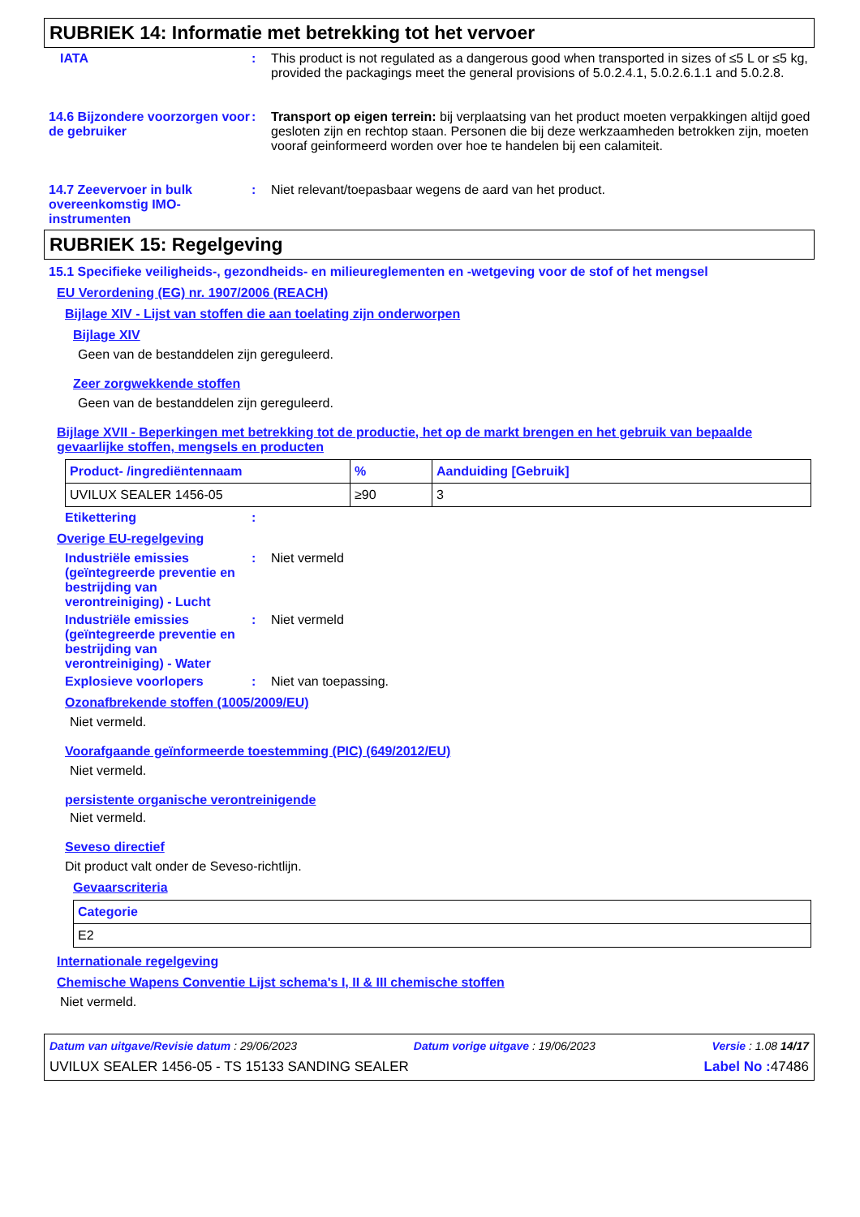RUBRIEK 14: Informatie met betrekking tot het vervoer
IATA : This product is not regulated as a dangerous good when transported in sizes of ≤5 L or ≤5 kg, provided the packagings meet the general provisions of 5.0.2.4.1, 5.0.2.6.1.1 and 5.0.2.8.
14.6 Bijzondere voorzorgen voor de gebruiker
: Transport op eigen terrein: bij verplaatsing van het product moeten verpakkingen altijd goed gesloten zijn en rechtop staan. Personen die bij deze werkzaamheden betrokken zijn, moeten vooraf geinformeerd worden over hoe te handelen bij een calamiteit.
14.7 Zeevervoer in bulk overeenkomstig IMO-instrumenten
: Niet relevant/toepasbaar wegens de aard van het product.
RUBRIEK 15: Regelgeving
15.1 Specifieke veiligheids-, gezondheids- en milieureglementen en -wetgeving voor de stof of het mengsel
EU Verordening (EG) nr. 1907/2006 (REACH)
Bijlage XIV - Lijst van stoffen die aan toelating zijn onderworpen
Bijlage XIV
Geen van de bestanddelen zijn gereguleerd.
Zeer zorgwekkende stoffen
Geen van de bestanddelen zijn gereguleerd.
Bijlage XVII - Beperkingen met betrekking tot de productie, het op de markt brengen en het gebruik van bepaalde gevaarlijke stoffen, mengsels en producten
| Product- /ingrediëntennaam | % | Aanduiding [Gebruik] |
| --- | --- | --- |
| UVILUX SEALER 1456-05 | ≥90 | 3 |
Etikettering :
Overige EU-regelgeving
Industriële emissies (geïntegreerde preventie en bestrijding van verontreiniging) - Lucht
: Niet vermeld
Industriële emissies (geïntegreerde preventie en bestrijding van verontreiniging) - Water
: Niet vermeld
Explosieve voorlopers : Niet van toepassing.
Ozonafbrekende stoffen (1005/2009/EU)
Niet vermeld.
Voorafgaande geïnformeerde toestemming (PIC) (649/2012/EU)
Niet vermeld.
persistente organische verontreinigende
Niet vermeld.
Seveso directief
Dit product valt onder de Seveso-richtlijn.
Gevaarscriteria
| Categorie |
| --- |
| E2 |
Internationale regelgeving
Chemische Wapens Conventie Lijst schema's I, II & III chemische stoffen
Niet vermeld.
Datum van uitgave/Revisie datum : 29/06/2023 Datum vorige uitgave : 19/06/2023 Versie : 1.08 14/17
UVILUX SEALER 1456-05 - TS 15133 SANDING SEALER Label No : 47486